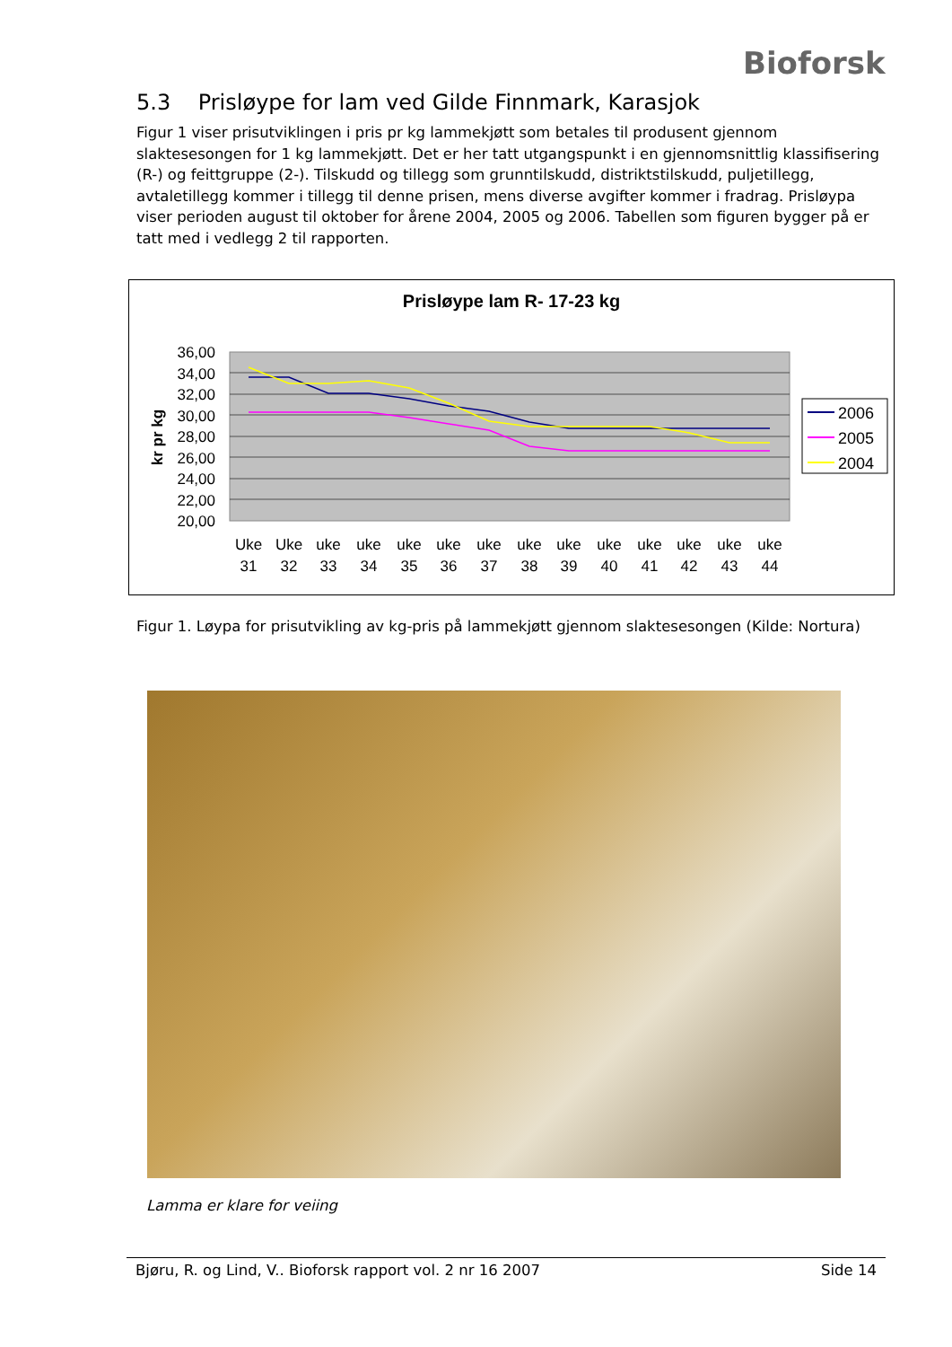Bioforsk
5.3 Prisløype for lam ved Gilde Finnmark, Karasjok
Figur 1 viser prisutviklingen i pris pr kg lammekjøtt som betales til produsent gjennom slaktesesongen for 1 kg lammekjøtt. Det er her tatt utgangspunkt i en gjennomsnittlig klassifisering (R-) og feittgruppe (2-). Tilskudd og tillegg som grunntilskudd, distriktstilskudd, puljetillegg, avtaletillegg kommer i tillegg til denne prisen, mens diverse avgifter kommer i fradrag. Prisløypa viser perioden august til oktober for årene 2004, 2005 og 2006. Tabellen som figuren bygger på er tatt med i vedlegg 2 til rapporten.
Prisløype lam R- 17-23 kg
36,00
34,00
32,00
30,00
28,00
26,00
24,00
22,00
20,00
kr pr kg
Uke
Uke
uke
uke
uke
uke
uke
uke
uke
uke
uke
uke
uke
uke
31
32
33
34
35
36
37
38
39
40
41
42
43
44
2006
2005
2004
Figur 1. Løypa for prisutvikling av kg-pris på lammekjøtt gjennom slaktesesongen (Kilde: Nortura)
Lamma er klare for veiing
Bjøru, R. og Lind, V.. Bioforsk rapport vol. 2 nr 16 2007 Side 14